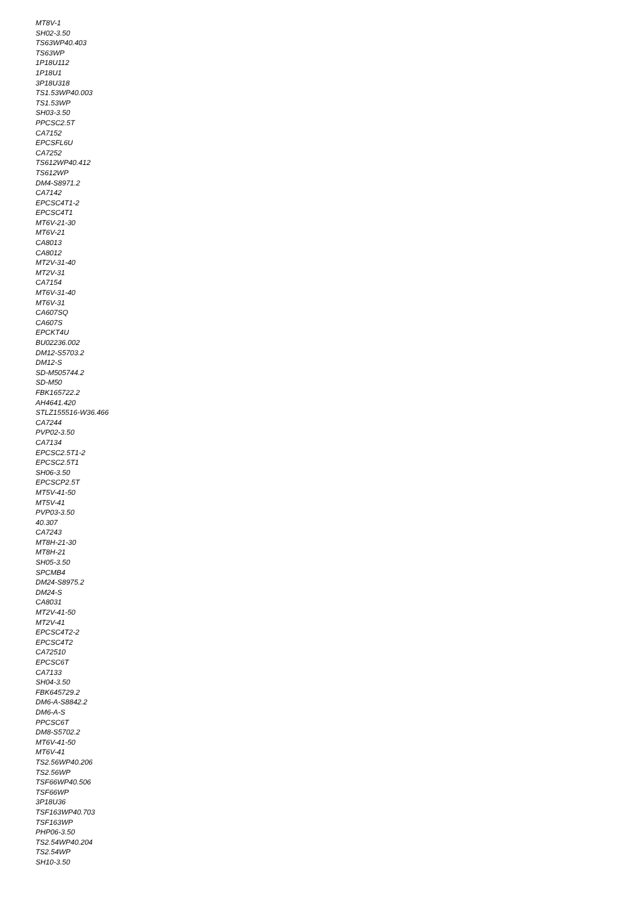MT8V-1
SH02-3.50
TS63WP40.403
TS63WP
1P18U112
1P18U1
3P18U318
TS1.53WP40.003
TS1.53WP
SH03-3.50
PPCSC2.5T
CA7152
EPCSFL6U
CA7252
TS612WP40.412
TS612WP
DM4-S8971.2
CA7142
EPCSC4T1-2
EPCSC4T1
MT6V-21-30
MT6V-21
CA8013
CA8012
MT2V-31-40
MT2V-31
CA7154
MT6V-31-40
MT6V-31
CA607SQ
CA607S
EPCKT4U
BU02236.002
DM12-S5703.2
DM12-S
SD-M505744.2
SD-M50
FBK165722.2
AH4641.420
STLZ155516-W36.466
CA7244
PVP02-3.50
CA7134
EPCSC2.5T1-2
EPCSC2.5T1
SH06-3.50
EPCSCP2.5T
MT5V-41-50
MT5V-41
PVP03-3.50
40.307
CA7243
MT8H-21-30
MT8H-21
SH05-3.50
SPCMB4
DM24-S8975.2
DM24-S
CA8031
MT2V-41-50
MT2V-41
EPCSC4T2-2
EPCSC4T2
CA72510
EPCSC6T
CA7133
SH04-3.50
FBK645729.2
DM6-A-S8842.2
DM6-A-S
PPCSC6T
DM8-S5702.2
MT6V-41-50
MT6V-41
TS2.56WP40.206
TS2.56WP
TSF66WP40.506
TSF66WP
3P18U36
TSF163WP40.703
TSF163WP
PHP06-3.50
TS2.54WP40.204
TS2.54WP
SH10-3.50